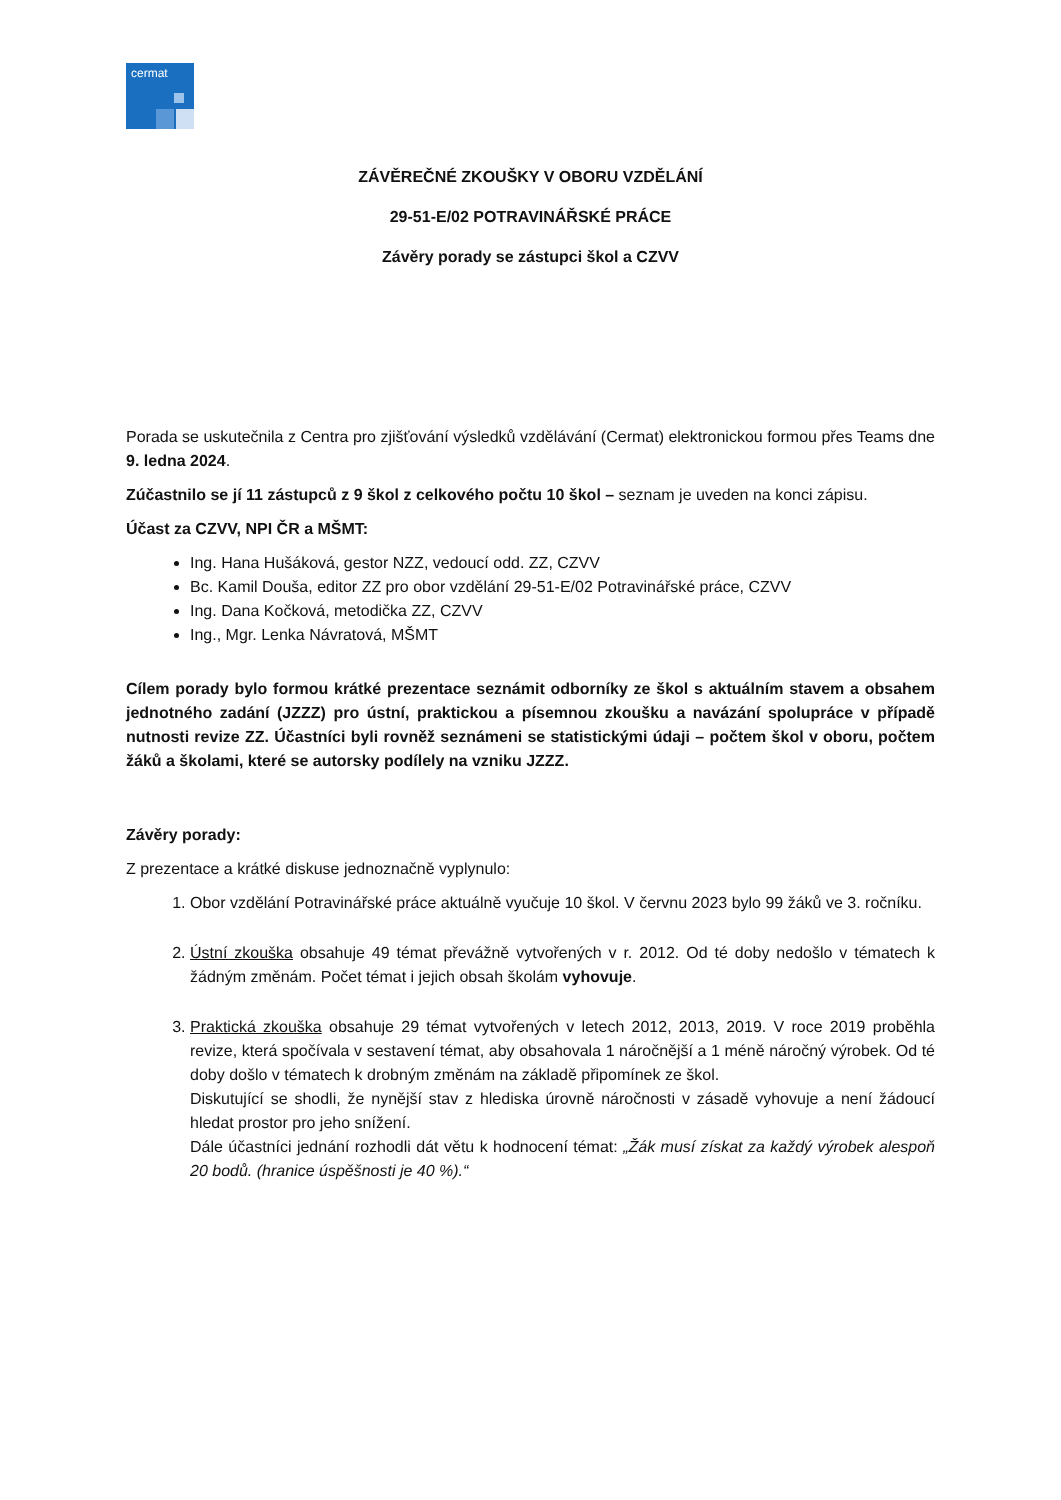cermat
ZÁVĚREČNÉ ZKOUŠKY V OBORU VZDĚLÁNÍ
29-51-E/02 POTRAVINÁŘSKÉ PRÁCE
Závěry porady se zástupci škol a CZVV
Porada se uskutečnila z Centra pro zjišťování výsledků vzdělávání (Cermat) elektronickou formou přes Teams dne 9. ledna 2024.
Zúčastnilo se jí 11 zástupců z 9 škol z celkového počtu 10 škol – seznam je uveden na konci zápisu.
Účast za CZVV, NPI ČR a MŠMT:
Ing. Hana Hušáková, gestor NZZ, vedoucí odd. ZZ, CZVV
Bc. Kamil Douša, editor ZZ pro obor vzdělání 29-51-E/02 Potravinářské práce, CZVV
Ing. Dana Kočková, metodička ZZ, CZVV
Ing., Mgr. Lenka Návratová, MŠMT
Cílem porady bylo formou krátké prezentace seznámit odborníky ze škol s aktuálním stavem a obsahem jednotného zadání (JZZZ) pro ústní, praktickou a písemnou zkoušku a navázání spolupráce v případě nutnosti revize ZZ. Účastníci byli rovněž seznámeni se statistickými údaji – počtem škol v oboru, počtem žáků a školami, které se autorsky podílely na vzniku JZZZ.
Závěry porady:
Z prezentace a krátké diskuse jednoznačně vyplynulo:
1. Obor vzdělání Potravinářské práce aktuálně vyučuje 10 škol. V červnu 2023 bylo 99 žáků ve 3. ročníku.
2. Ústní zkouška obsahuje 49 témat převážně vytvořených v r. 2012. Od té doby nedošlo v tématech k žádným změnám. Počet témat i jejich obsah školám vyhovuje.
3. Praktická zkouška obsahuje 29 témat vytvořených v letech 2012, 2013, 2019. V roce 2019 proběhla revize, která spočívala v sestavení témat, aby obsahovala 1 náročnější a 1 méně náročný výrobek. Od té doby došlo v tématech k drobným změnám na základě připomínek ze škol.
Diskutující se shodli, že nynější stav z hlediska úrovně náročnosti v zásadě vyhovuje a není žádoucí hledat prostor pro jeho snížení.
Dále účastníci jednání rozhodli dát větu k hodnocení témat: „Žák musí získat za každý výrobek alespoň 20 bodů. (hranice úspěšnosti je 40 %).“